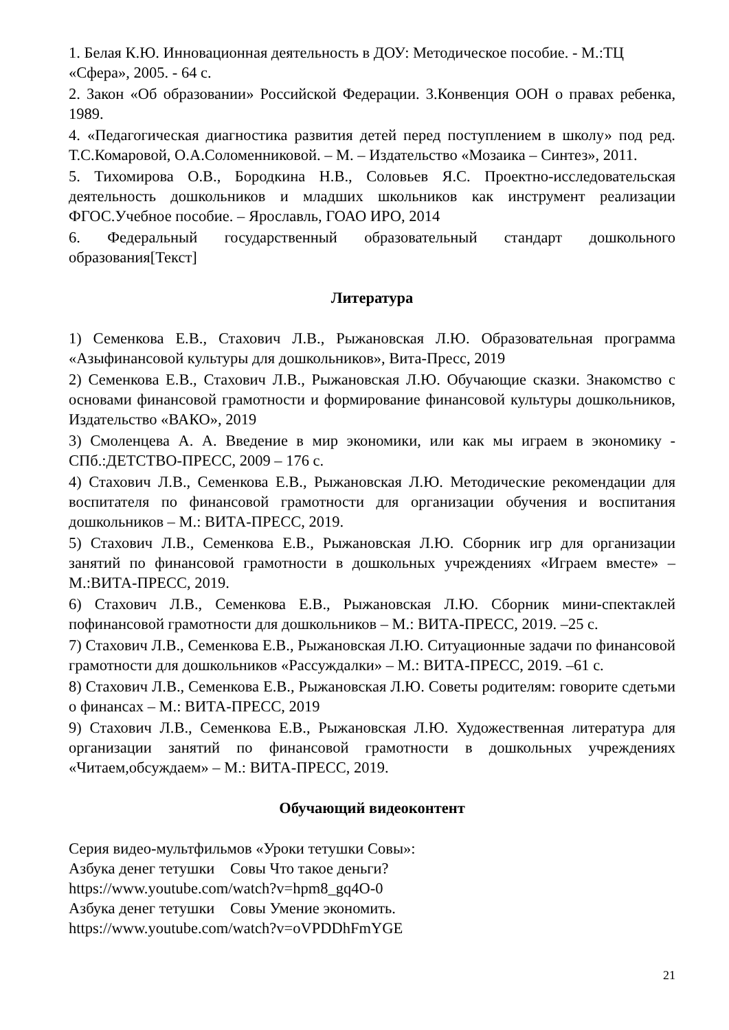1. Белая К.Ю. Инновационная деятельность в ДОУ: Методическое пособие. - М.:ТЦ
«Сфера», 2005. - 64 с.
2. Закон «Об образовании» Российской Федерации. 3.Конвенция ООН о правах ребенка, 1989.
4. «Педагогическая диагностика развития детей перед поступлением в школу» под ред. Т.С.Комаровой, О.А.Соломенниковой. – М. – Издательство «Мозаика – Синтез», 2011.
5. Тихомирова О.В., Бородкина Н.В., Соловьев Я.С. Проектно-исследовательская деятельность дошкольников и младших школьников как инструмент реализации ФГОС.Учебное пособие. – Ярославль, ГОАО ИРО, 2014
6. Федеральный государственный образовательный стандарт дошкольного образования[Текст]
Литература
1) Семенкова Е.В., Стахович Л.В., Рыжановская Л.Ю. Образовательная программа «Азыфинансовой культуры для дошкольников», Вита-Пресс, 2019
2) Семенкова Е.В., Стахович Л.В., Рыжановская Л.Ю. Обучающие сказки. Знакомство с основами финансовой грамотности и формирование финансовой культуры дошкольников, Издательство «ВАКО», 2019
3) Смоленцева А. А. Введение в мир экономики, или как мы играем в экономику - СПб.:ДЕТСТВО-ПРЕСС, 2009 – 176 с.
4) Стахович Л.В., Семенкова Е.В., Рыжановская Л.Ю. Методические рекомендации для воспитателя по финансовой грамотности для организации обучения и воспитания дошкольников – М.: ВИТА-ПРЕСС, 2019.
5) Стахович Л.В., Семенкова Е.В., Рыжановская Л.Ю. Сборник игр для организации занятий по финансовой грамотности в дошкольных учреждениях «Играем вместе» – М.:ВИТА-ПРЕСС, 2019.
6) Стахович Л.В., Семенкова Е.В., Рыжановская Л.Ю. Сборник мини-спектаклей пофинансовой грамотности для дошкольников – М.: ВИТА-ПРЕСС, 2019. –25 с.
7) Стахович Л.В., Семенкова Е.В., Рыжановская Л.Ю. Ситуационные задачи по финансовой грамотности для дошкольников «Рассуждалки» – М.: ВИТА-ПРЕСС, 2019. –61 с.
8) Стахович Л.В., Семенкова Е.В., Рыжановская Л.Ю. Советы родителям: говорите сдетьми о финансах – М.: ВИТА-ПРЕСС, 2019
9) Стахович Л.В., Семенкова Е.В., Рыжановская Л.Ю. Художественная литература для организации занятий по финансовой грамотности в дошкольных учреждениях «Читаем,обсуждаем» – М.: ВИТА-ПРЕСС, 2019.
Обучающий видеоконтент
Серия видео-мультфильмов «Уроки тетушки Совы»:
Азбука денег тетушки Совы Что такое деньги?
https://www.youtube.com/watch?v=hpm8_gq4O-0
Азбука денег тетушки Совы Умение экономить.
https://www.youtube.com/watch?v=oVPDDhFmYGE
21